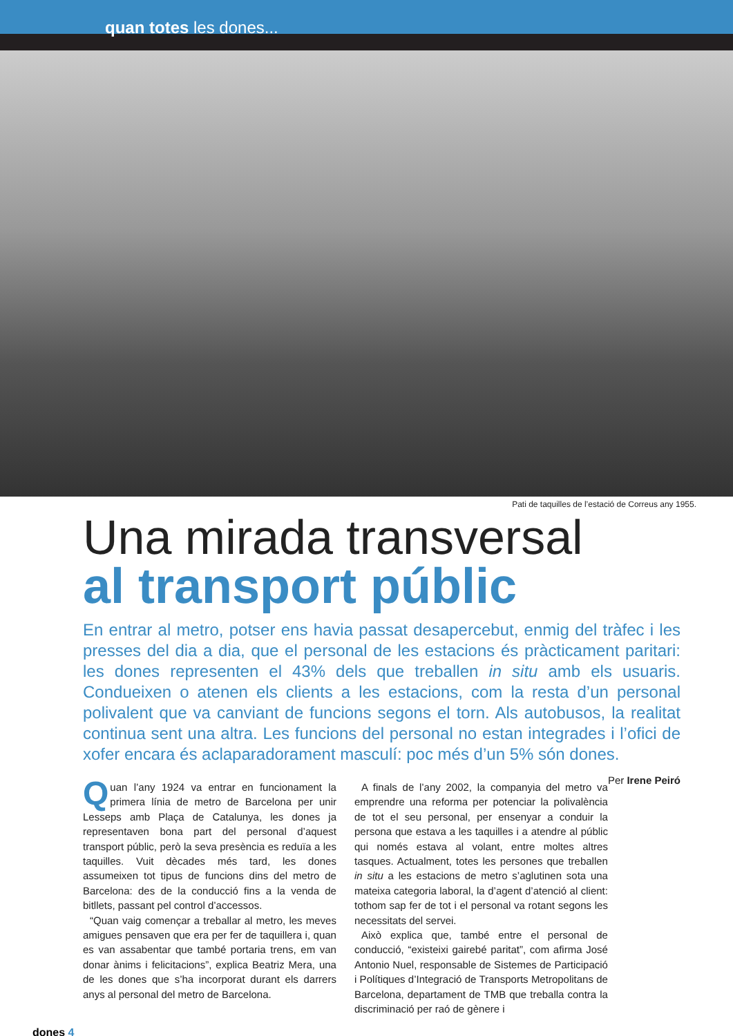quan totes les dones...
Pati de taquilles de l’estació de Correus any 1955.
Una mirada transversal
al transport públic
En entrar al metro, potser ens havia passat desapercebut, enmig del tràfec i les presses del dia a dia, que el personal de les estacions és pràcticament paritari: les dones representen el 43% dels que treballen in situ amb els usuaris. Condueixen o atenen els clients a les estacions, com la resta d’un personal polivalent que va canviant de funcions segons el torn. Als autobusos, la realitat continua sent una altra. Les funcions del personal no estan integrades i l’ofici de xofer encara és aclaparadorament masculí: poc més d’un 5% són dones. Per Irene Peiró
Quan l’any 1924 va entrar en funcionament la primera línia de metro de Barcelona per unir Lesseps amb Plaça de Catalunya, les dones ja representaven bona part del personal d’aquest transport públic, però la seva presència es reduïa a les taquilles. Vuit dècades més tard, les dones assumeixen tot tipus de funcions dins del metro de Barcelona: des de la conducció fins a la venda de bitllets, passant pel control d’accessos.
“Quan vaig començar a treballar al metro, les meves amigues pensaven que era per fer de taquillera i, quan es van assabentar que també portaria trens, em van donar ànims i felicitacions”, explica Beatriz Mera, una de les dones que s’ha incorporat durant els darrers anys al personal del metro de Barcelona.
A finals de l’any 2002, la companyia del metro va emprendre una reforma per potenciar la polivalència de tot el seu personal, per ensenyar a conduir la persona que estava a les taquilles i a atendre al públic qui només estava al volant, entre moltes altres tasques. Actualment, totes les persones que treballen in situ a les estacions de metro s’aglutinen sota una mateixa categoria laboral, la d’agent d’atenció al client: tothom sap fer de tot i el personal va rotant segons les necessitats del servei.
Això explica que, també entre el personal de conducció, “existeixi gairebé paritat”, com afirma José Antonio Nuel, responsable de Sistemes de Participació i Polítiques d’Integració de Transports Metropolitans de Barcelona, departament de TMB que treballa contra la discriminació per raó de gènere i
dones 4